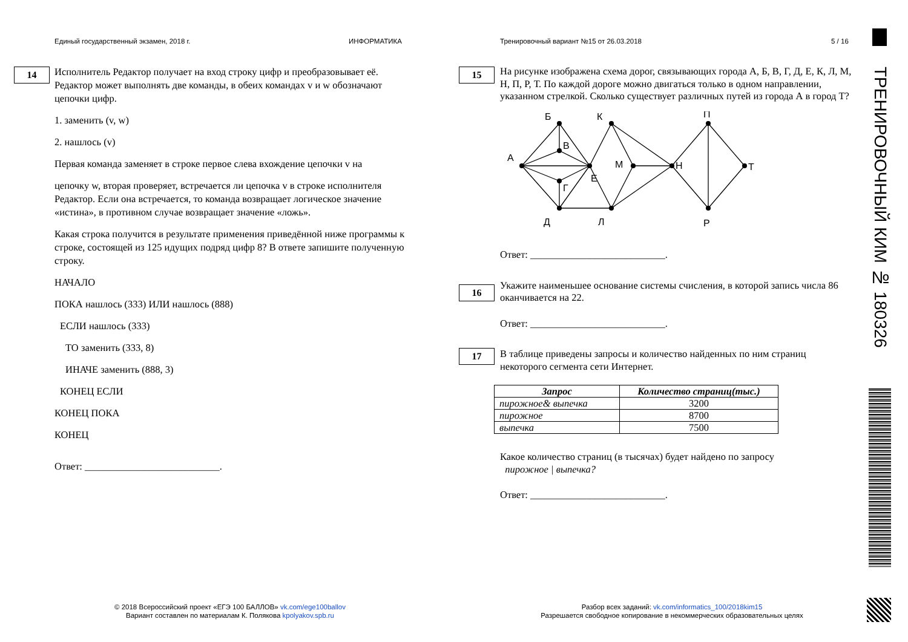Единый государственный экзамен, 2018 г.
ИНФОРМАТИКА
Тренировочный вариант №15 от 26.03.2018
5 / 16
14
Исполнитель Редактор получает на вход строку цифр и преобразовывает её. Редактор может выполнять две команды, в обеих командах v и w обозначают цепочки цифр.
1. заменить (v, w)
2. нашлось (v)
Первая команда заменяет в строке первое слева вхождение цепочки v на
цепочку w, вторая проверяет, встречается ли цепочка v в строке исполнителя Редактор. Если она встречается, то команда возвращает логическое значение «истина», в противном случае возвращает значение «ложь».
Какая строка получится в результате применения приведённой ниже программы к строке, состоящей из 125 идущих подряд цифр 8? В ответе запишите полученную строку.
НАЧАЛО
ПОКА нашлось (333) ИЛИ нашлось (888)
ЕСЛИ нашлось (333)
ТО заменить (333, 8)
ИНАЧЕ заменить (888, 3)
КОНЕЦ ЕСЛИ
КОНЕЦ ПОКА
КОНЕЦ
Ответ: ___________________________.
15
16
17
На рисунке изображена схема дорог, связывающих города А, Б, В, Г, Д, Е, К, Л, М, Н, П, Р, Т. По каждой дороге можно двигаться только в одном направлении, указанном стрелкой. Сколько существует различных путей из города А в город Т?
А
Б
В
Г
Е
Д
К
М
Л
Н
П
Т
Р
Ответ: ___________________________.
Укажите наименьшее основание системы счисления, в которой запись числа 86 оканчивается на 22.
Ответ: ___________________________.
В таблице приведены запросы и количество найденных по ним страниц некоторого сегмента сети Интернет.
| Запрос | Количество страниц(тыс.) |
| --- | --- |
| пирожное& выпечка | 3200 |
| пирожное | 8700 |
| выпечка | 7500 |
Какое количество страниц (в тысячах) будет найдено по запросу
пирожное | выпечка?
Ответ: ___________________________.
ТРЕНИРОВОЧНЫЙ КИМ № 180326
© 2018 Всероссийский проект «ЕГЭ 100 БАЛЛОВ» vk.com/ege100ballov
Вариант составлен по материалам К. Полякова kpolyakov.spb.ru
Разбор всех заданий: vk.com/informatics_100/2018kim15
Разрешается свободное копирование в некоммерческих образовательных целях